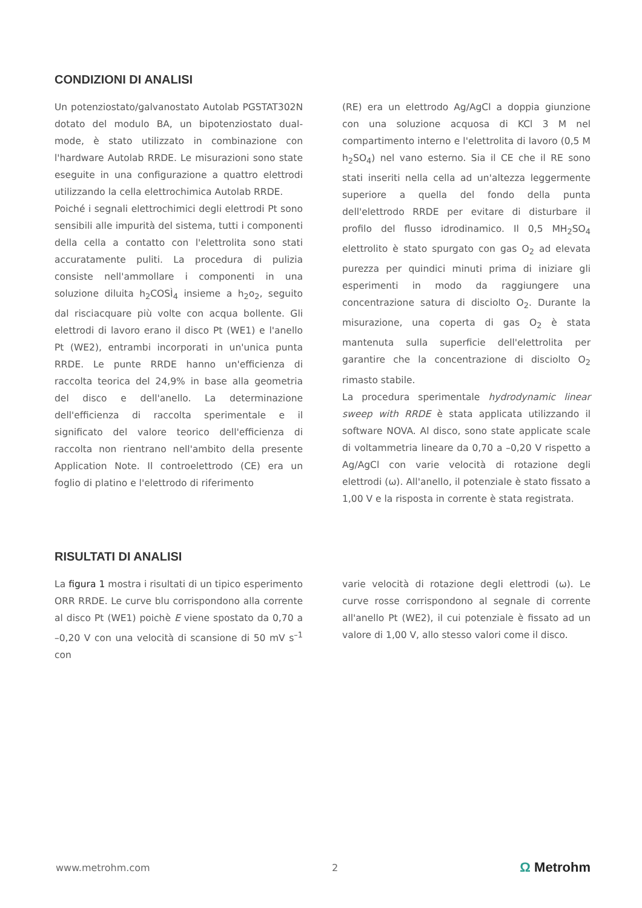CONDIZIONI DI ANALISI
Un potenziostato/galvanostato Autolab PGSTAT302N dotato del modulo BA, un bipotenziostato dual-mode, è stato utilizzato in combinazione con l'hardware Autolab RRDE. Le misurazioni sono state eseguite in una configurazione a quattro elettrodi utilizzando la cella elettrochimica Autolab RRDE.
Poiché i segnali elettrochimici degli elettrodi Pt sono sensibili alle impurità del sistema, tutti i componenti della cella a contatto con l'elettrolita sono stati accuratamente puliti. La procedura di pulizia consiste nell'ammollare i componenti in una soluzione diluita h<sub>2</sub>COSÌ<sub>4</sub> insieme a h<sub>2</sub>o<sub>2</sub>, seguito dal risciacquare più volte con acqua bollente. Gli elettrodi di lavoro erano il disco Pt (WE1) e l'anello Pt (WE2), entrambi incorporati in un'unica punta RRDE. Le punte RRDE hanno un'efficienza di raccolta teorica del 24,9% in base alla geometria del disco e dell'anello. La determinazione dell'efficienza di raccolta sperimentale e il significato del valore teorico dell'efficienza di raccolta non rientrano nell'ambito della presente Application Note. Il controelettrodo (CE) era un foglio di platino e l'elettrodo di riferimento
(RE) era un elettrodo Ag/AgCl a doppia giunzione con una soluzione acquosa di KCl 3 M nel compartimento interno e l'elettrolita di lavoro (0,5 M h<sub>2</sub>SO<sub>4</sub>) nel vano esterno. Sia il CE che il RE sono stati inseriti nella cella ad un'altezza leggermente superiore a quella del fondo della punta dell'elettrodo RRDE per evitare di disturbare il profilo del flusso idrodinamico. Il 0,5 MH<sub>2</sub>SO<sub>4</sub> elettrolito è stato spurgato con gas O<sub>2</sub> ad elevata purezza per quindici minuti prima di iniziare gli esperimenti in modo da raggiungere una concentrazione satura di disciolto O<sub>2</sub>. Durante la misurazione, una coperta di gas O<sub>2</sub> è stata mantenuta sulla superficie dell'elettrolita per garantire che la concentrazione di disciolto O<sub>2</sub> rimasto stabile.
La procedura sperimentale hydrodynamic linear sweep with RRDE è stata applicata utilizzando il software NOVA. Al disco, sono state applicate scale di voltammetria lineare da 0,70 a –0,20 V rispetto a Ag/AgCl con varie velocità di rotazione degli elettrodi (ω). All'anello, il potenziale è stato fissato a 1,00 V e la risposta in corrente è stata registrata.
RISULTATI DI ANALISI
La figura 1 mostra i risultati di un tipico esperimento ORR RRDE. Le curve blu corrispondono alla corrente al disco Pt (WE1) poichè E viene spostato da 0,70 a –0,20 V con una velocità di scansione di 50 mV s<sup>–1</sup> con
varie velocità di rotazione degli elettrodi (ω). Le curve rosse corrispondono al segnale di corrente all'anello Pt (WE2), il cui potenziale è fissato ad un valore di 1,00 V, allo stesso valori come il disco.
www.metrohm.com 2 Ω Metrohm